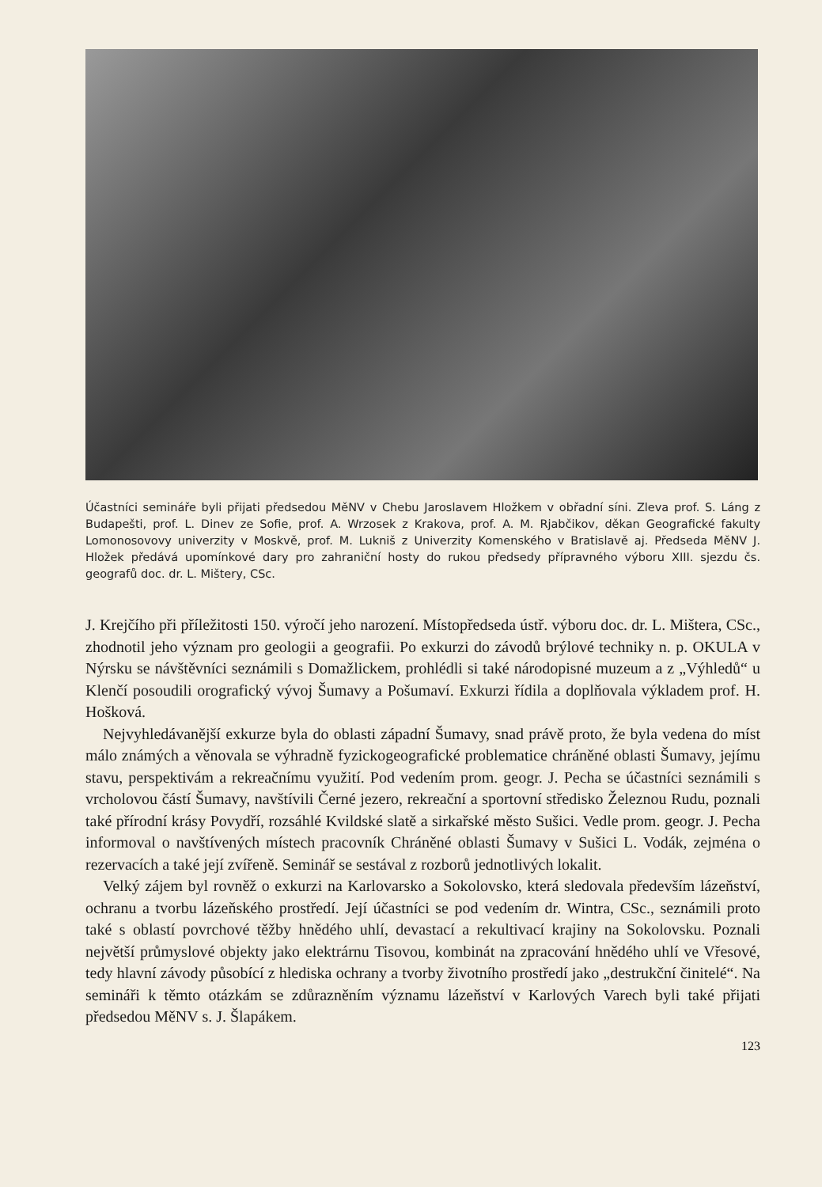Účastníci semináře byli přijati předsedou MěNV v Chebu Jaroslavem Hložkem v obřadní síni. Zleva prof. S. Láng z Budapešti, prof. L. Dinev ze Sofie, prof. A. Wrzosek z Krakova, prof. A. M. Rjabčikov, děkan Geografické fakulty Lomonosovovy univerzity v Moskvě, prof. M. Lukniš z Univerzity Komenského v Bratislavě aj. Předseda MěNV J. Hložek předává upomínkové dary pro zahraniční hosty do rukou předsedy přípravného výboru XIII. sjezdu čs. geografů doc. dr. L. Mištery, CSc.
J. Krejčího při příležitosti 150. výročí jeho narození. Místopředseda ústř. výboru doc. dr. L. Mištera, CSc., zhodnotil jeho význam pro geologii a geografii. Po exkurzi do závodů brýlové techniky n. p. OKULA v Nýrsku se návštěvníci seznámili s Domažlickem, prohlédli si také národopisné muzeum a z „Výhledů“ u Klenčí posoudili orografický vývoj Šumavy a Pošumaví. Exkurzi řídila a doplňovala výkladem prof. H. Hošková.
Nejvyhledávanější exkurze byla do oblasti západní Šumavy, snad právě proto, že byla vedena do míst málo známých a věnovala se výhradně fyzickogeografické problematice chráněné oblasti Šumavy, jejímu stavu, perspektivám a rekreačnímu využití. Pod vedením prom. geogr. J. Pecha se účastníci seznámili s vrcholovou částí Šumavy, navštívili Černé jezero, rekreační a sportovní středisko Železnou Rudu, poznali také přírodní krásy Povydří, rozsáhlé Kvildské slatě a sirkařské město Sušici. Vedle prom. geogr. J. Pecha informoval o navštívených místech pracovník Chráněné oblasti Šumavy v Sušici L. Vodák, zejména o rezervacích a také její zvířeně. Seminář se sestával z rozborů jednotlivých lokalit.
Velký zájem byl rovněž o exkurzi na Karlovarsko a Sokolovsko, která sledovala především lázeňství, ochranu a tvorbu lázeňského prostředí. Její účastníci se pod vedením dr. Wintra, CSc., seznámili proto také s oblastí povrchové těžby hnědého uhlí, devastací a rekultivací krajiny na Sokolovsku. Poznali největší průmyslové objekty jako elektrárnu Tisovou, kombinát na zpracování hnědého uhlí ve Vřesové, tedy hlavní závody působící z hlediska ochrany a tvorby životního prostředí jako „destrukční činitelé“. Na semináři k těmto otázkám se zdůrazněním významu lázeňství v Karlových Varech byli také přijati předsedou MěNV s. J. Šlapákem.
123